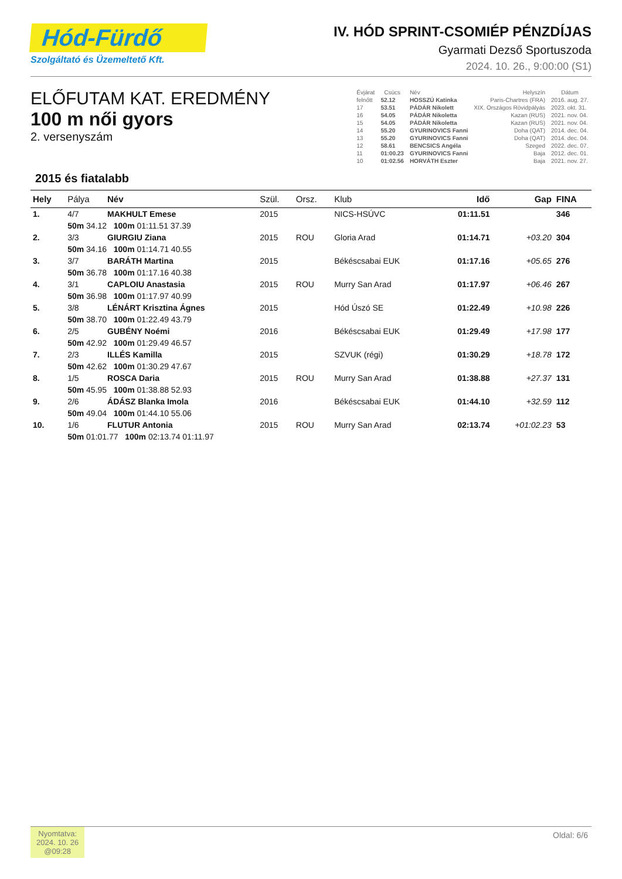Hód-Fürdő
Szolgáltató és Üzemeltető Kft.
IV. HÓD SPRINT-CSOMIÉP PÉNZDÍJAS
Gyarmati Dezső Sportuszoda
2024. 10. 26., 9:00:00 (S1)
ELŐFUTAM KAT. EREDMÉNY
100 m női gyors
2. versenyszám
| Évjárat | Csúcs | Név | Helyszín | Dátum |
| --- | --- | --- | --- | --- |
| felnőtt | 52.12 | HOSSZÚ Katinka | Paris-Chartres (FRA) | 2016. aug. 27. |
| 17 | 53.51 | PÁDÁR Nikolett | XIX. Országos Rövidpályás | 2023. okt. 31. |
| 16 | 54.05 | PÁDÁR Nikoletta | Kazan (RUS) | 2021. nov. 04. |
| 15 | 54.05 | PÁDÁR Nikoletta | Kazan (RUS) | 2021. nov. 04. |
| 14 | 55.20 | GYURINOVICS Fanni | Doha (QAT) | 2014. dec. 04. |
| 13 | 55.20 | GYURINOVICS Fanni | Doha (QAT) | 2014. dec. 04. |
| 12 | 58.61 | BENCSICS Angéla | Szeged | 2022. dec. 07. |
| 11 | 01:00.23 | GYURINOVICS Fanni | Baja | 2012. dec. 01. |
| 10 | 01:02.56 | HORVÁTH Eszter | Baja | 2021. nov. 27. |
2015 és fiatalabb
| Hely | Pálya | Név | Szül. | Orsz. | Klub | Idő | Gap | FINA |
| --- | --- | --- | --- | --- | --- | --- | --- | --- |
| 1. | 4/7 | MAKHULT Emese | 2015 | | NICS-HSÚVC | 01:11.51 | | 346 |
| | 50m 34.12 100m 01:11.51 37.39 | | | | | | | |
| 2. | 3/3 | GIURGIU Ziana | 2015 | ROU | Gloria Arad | 01:14.71 | +03.20 | 304 |
| | 50m 34.16 100m 01:14.71 40.55 | | | | | | | |
| 3. | 3/7 | BARÁTH Martina | 2015 | | Békéscsabai EUK | 01:17.16 | +05.65 | 276 |
| | 50m 36.78 100m 01:17.16 40.38 | | | | | | | |
| 4. | 3/1 | CAPLOIU Anastasia | 2015 | ROU | Murry San Arad | 01:17.97 | +06.46 | 267 |
| | 50m 36.98 100m 01:17.97 40.99 | | | | | | | |
| 5. | 3/8 | LÉNÁRT Krisztina Ágnes | 2015 | | Hód Úszó SE | 01:22.49 | +10.98 | 226 |
| | 50m 38.70 100m 01:22.49 43.79 | | | | | | | |
| 6. | 2/5 | GUBÉNY Noémi | 2016 | | Békéscsabai EUK | 01:29.49 | +17.98 | 177 |
| | 50m 42.92 100m 01:29.49 46.57 | | | | | | | |
| 7. | 2/3 | ILLÉS Kamilla | 2015 | | SZVUK (régi) | 01:30.29 | +18.78 | 172 |
| | 50m 42.62 100m 01:30.29 47.67 | | | | | | | |
| 8. | 1/5 | ROSCA Daria | 2015 | ROU | Murry San Arad | 01:38.88 | +27.37 | 131 |
| | 50m 45.95 100m 01:38.88 52.93 | | | | | | | |
| 9. | 2/6 | ÁDÁSZ Blanka Imola | 2016 | | Békéscsabai EUK | 01:44.10 | +32.59 | 112 |
| | 50m 49.04 100m 01:44.10 55.06 | | | | | | | |
| 10. | 1/6 | FLUTUR Antonia | 2015 | ROU | Murry San Arad | 02:13.74 | +01:02.23 | 53 |
| | 50m 01:01.77 100m 02:13.74 01:11.97 | | | | | | | |
Nyomtatva:
2024. 10. 26
@09:28
Oldal: 6/6